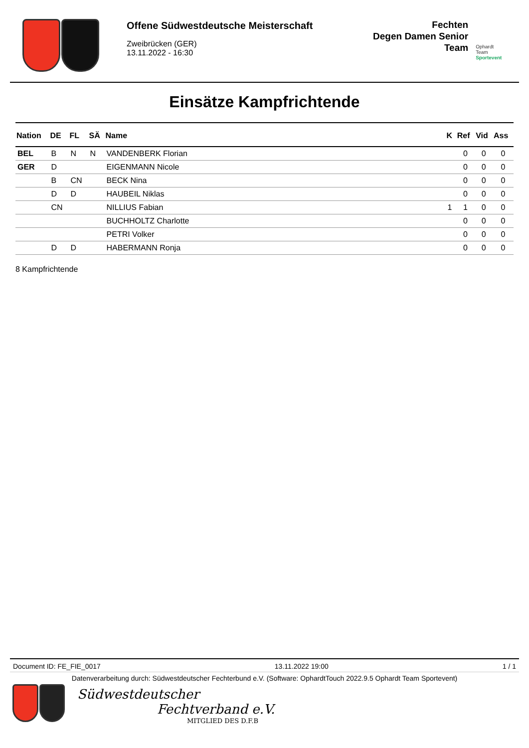Offene Südwestdeutsche Meisterschaft
Zweibrücken (GER)
13.11.2022 - 16:30
Fechten
Degen Damen Senior
Team
Ophardt Team
Sportevent
Einsätze Kampfrichtende
| Nation | DE | FL | SÄ | Name | K | Ref | Vid | Ass |
| --- | --- | --- | --- | --- | --- | --- | --- | --- |
| BEL | B | N | N | VANDENBERK Florian | | 0 | 0 | 0 |
| GER | D | | | EIGENMANN Nicole | | 0 | 0 | 0 |
| | B | CN | | BECK Nina | | 0 | 0 | 0 |
| | D | D | | HAUBEIL Niklas | | 0 | 0 | 0 |
| | CN | | | NILLIUS Fabian | 1 | 1 | 0 | 0 |
| | | | | BUCHHOLTZ Charlotte | | 0 | 0 | 0 |
| | | | | PETRI Volker | | 0 | 0 | 0 |
| | D | D | | HABERMANN Ronja | | 0 | 0 | 0 |
8 Kampfrichtende
Document ID: FE_FIE_0017 13.11.2022 19:00 1 / 1
Datenverarbeitung durch: Südwestdeutscher Fechterbund e.V. (Software: OphardtTouch 2022.9.5 Ophardt Team Sportevent)
Südwestdeutscher
Fechtverband e.V.
MITGLIED DES D.F.B